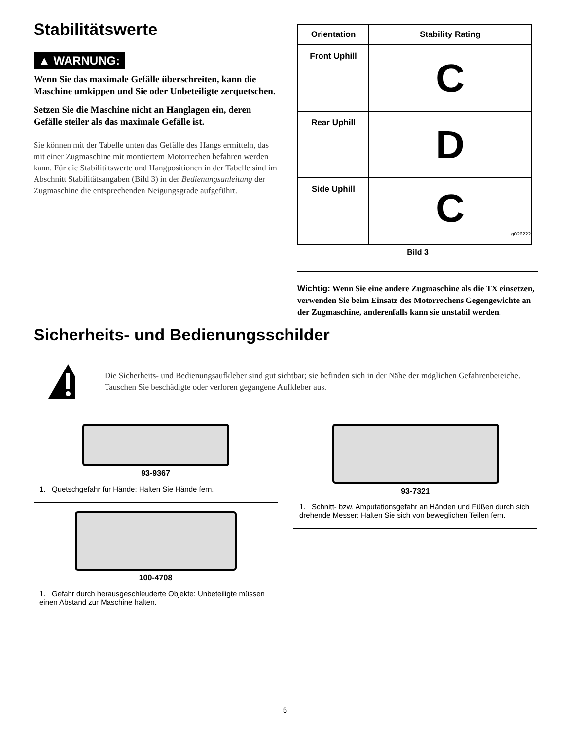Stabilitätswerte
▲ WARNUNG:
Wenn Sie das maximale Gefälle überschreiten, kann die Maschine umkippen und Sie oder Unbeteiligte zerquetschen.
Setzen Sie die Maschine nicht an Hanglagen ein, deren Gefälle steiler als das maximale Gefälle ist.
Sie können mit der Tabelle unten das Gefälle des Hangs ermitteln, das mit einer Zugmaschine mit montiertem Motorrechen befahren werden kann. Für die Stabilitätswerte und Hangpositionen in der Tabelle sind im Abschnitt Stabilitätsangaben (Bild 3) in der Bedienungsanleitung der Zugmaschine die entsprechenden Neigungsgrade aufgeführt.
| Orientation | Stability Rating |
| --- | --- |
| Front Uphill | C |
| Rear Uphill | D |
| Side Uphill | C g026222 |
Bild 3
Wichtig: Wenn Sie eine andere Zugmaschine als die TX einsetzen, verwenden Sie beim Einsatz des Motorrechens Gegengewichte an der Zugmaschine, anderenfalls kann sie unstabil werden.
Sicherheits- und Bedienungsschilder
Die Sicherheits- und Bedienungsaufkleber sind gut sichtbar; sie befinden sich in der Nähe der möglichen Gefahrenbereiche. Tauschen Sie beschädigte oder verloren gegangene Aufkleber aus.
93-9367
1. Quetschgefahr für Hände: Halten Sie Hände fern.
100-4708
1. Gefahr durch herausgeschleuderte Objekte: Unbeteiligte müssen einen Abstand zur Maschine halten.
93-7321
1. Schnitt- bzw. Amputationsgefahr an Händen und Füßen durch sich drehende Messer: Halten Sie sich von beweglichen Teilen fern.
5